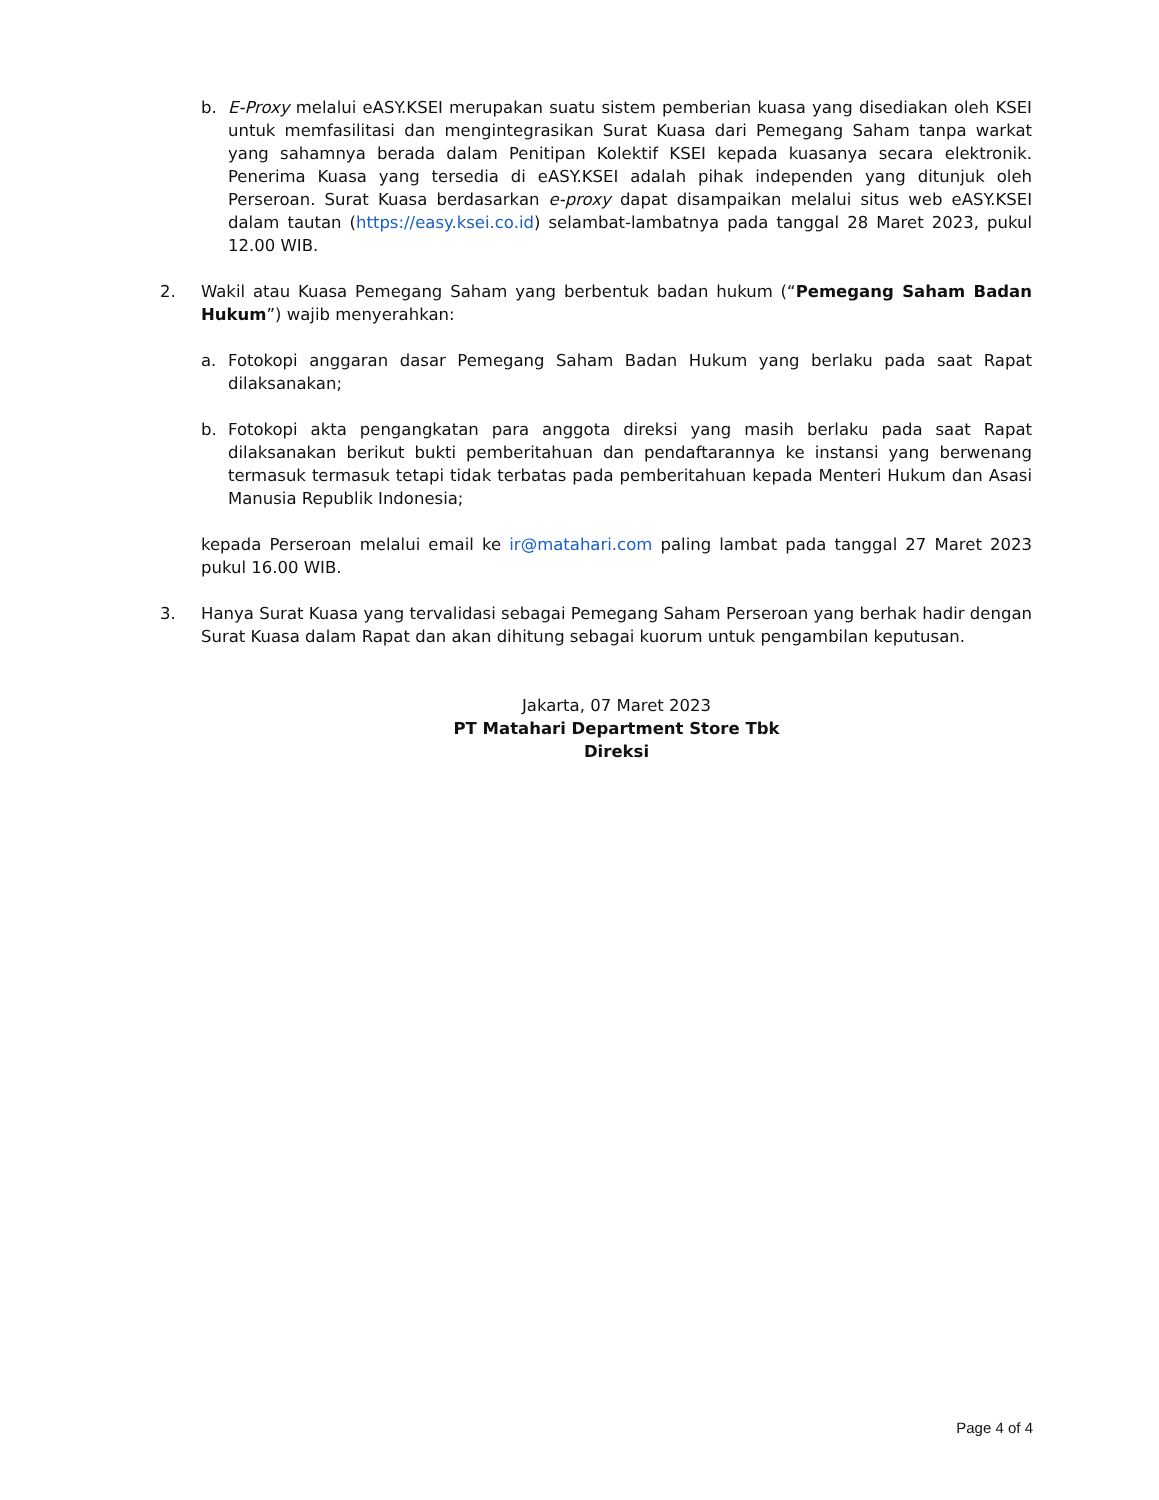b. E-Proxy melalui eASY.KSEI merupakan suatu sistem pemberian kuasa yang disediakan oleh KSEI untuk memfasilitasi dan mengintegrasikan Surat Kuasa dari Pemegang Saham tanpa warkat yang sahamnya berada dalam Penitipan Kolektif KSEI kepada kuasanya secara elektronik. Penerima Kuasa yang tersedia di eASY.KSEI adalah pihak independen yang ditunjuk oleh Perseroan. Surat Kuasa berdasarkan e-proxy dapat disampaikan melalui situs web eASY.KSEI dalam tautan (https://easy.ksei.co.id) selambat-lambatnya pada tanggal 28 Maret 2023, pukul 12.00 WIB.
2. Wakil atau Kuasa Pemegang Saham yang berbentuk badan hukum (“Pemegang Saham Badan Hukum”) wajib menyerahkan:
a. Fotokopi anggaran dasar Pemegang Saham Badan Hukum yang berlaku pada saat Rapat dilaksanakan;
b. Fotokopi akta pengangkatan para anggota direksi yang masih berlaku pada saat Rapat dilaksanakan berikut bukti pemberitahuan dan pendaftarannya ke instansi yang berwenang termasuk termasuk tetapi tidak terbatas pada pemberitahuan kepada Menteri Hukum dan Asasi Manusia Republik Indonesia;
kepada Perseroan melalui email ke ir@matahari.com paling lambat pada tanggal 27 Maret 2023 pukul 16.00 WIB.
3. Hanya Surat Kuasa yang tervalidasi sebagai Pemegang Saham Perseroan yang berhak hadir dengan Surat Kuasa dalam Rapat dan akan dihitung sebagai kuorum untuk pengambilan keputusan.
Jakarta, 07 Maret 2023
PT Matahari Department Store Tbk
Direksi
Page 4 of 4